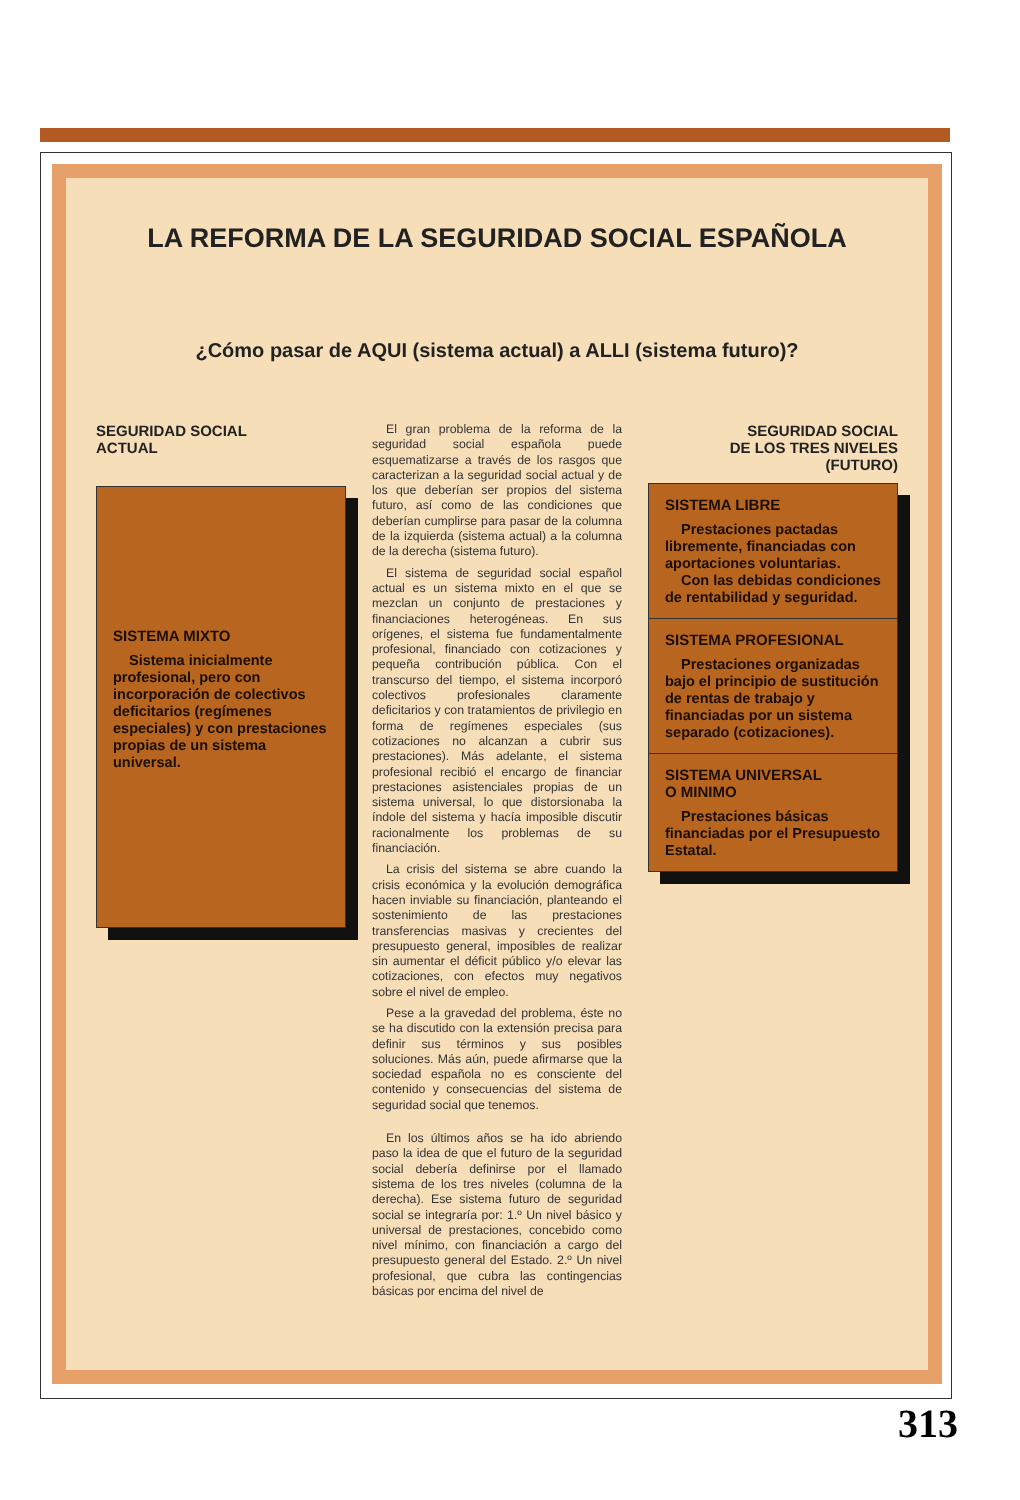LA REFORMA DE LA SEGURIDAD SOCIAL ESPAÑOLA
¿Cómo pasar de AQUI (sistema actual) a ALLI (sistema futuro)?
SEGURIDAD SOCIAL
ACTUAL
SISTEMA MIXTO
Sistema inicialmente profesional, pero con incorporación de colectivos deficitarios (regímenes especiales) y con prestaciones propias de un sistema universal.
El gran problema de la reforma de la seguridad social española puede esquematizarse a través de los rasgos que caracterizan a la seguridad social actual y de los que deberían ser propios del sistema futuro, así como de las condiciones que deberían cumplirse para pasar de la columna de la izquierda (sistema actual) a la columna de la derecha (sistema futuro).
El sistema de seguridad social español actual es un sistema mixto en el que se mezclan un conjunto de prestaciones y financiaciones heterogéneas. En sus orígenes, el sistema fue fundamentalmente profesional, financiado con cotizaciones y pequeña contribución pública. Con el transcurso del tiempo, el sistema incorporó colectivos profesionales claramente deficitarios y con tratamientos de privilegio en forma de regímenes especiales (sus cotizaciones no alcanzan a cubrir sus prestaciones). Más adelante, el sistema profesional recibió el encargo de financiar prestaciones asistenciales propias de un sistema universal, lo que distorsionaba la índole del sistema y hacía imposible discutir racionalmente los problemas de su financiación.
La crisis del sistema se abre cuando la crisis económica y la evolución demográfica hacen inviable su financiación, planteando el sostenimiento de las prestaciones transferencias masivas y crecientes del presupuesto general, imposibles de realizar sin aumentar el déficit público y/o elevar las cotizaciones, con efectos muy negativos sobre el nivel de empleo.
Pese a la gravedad del problema, éste no se ha discutido con la extensión precisa para definir sus términos y sus posibles soluciones. Más aún, puede afirmarse que la sociedad española no es consciente del contenido y consecuencias del sistema de seguridad social que tenemos.
En los últimos años se ha ido abriendo paso la idea de que el futuro de la seguridad social debería definirse por el llamado sistema de los tres niveles (columna de la derecha). Ese sistema futuro de seguridad social se integraría por: 1.º Un nivel básico y universal de prestaciones, concebido como nivel mínimo, con financiación a cargo del presupuesto general del Estado. 2.º Un nivel profesional, que cubra las contingencias básicas por encima del nivel de
SEGURIDAD SOCIAL
DE LOS TRES NIVELES
(FUTURO)
SISTEMA LIBRE
Prestaciones pactadas libremente, financiadas con aportaciones voluntarias.
Con las debidas condiciones de rentabilidad y seguridad.
SISTEMA PROFESIONAL
Prestaciones organizadas bajo el principio de sustitución de rentas de trabajo y financiadas por un sistema separado (cotizaciones).
SISTEMA UNIVERSAL
O MINIMO
Prestaciones básicas financiadas por el Presupuesto Estatal.
313